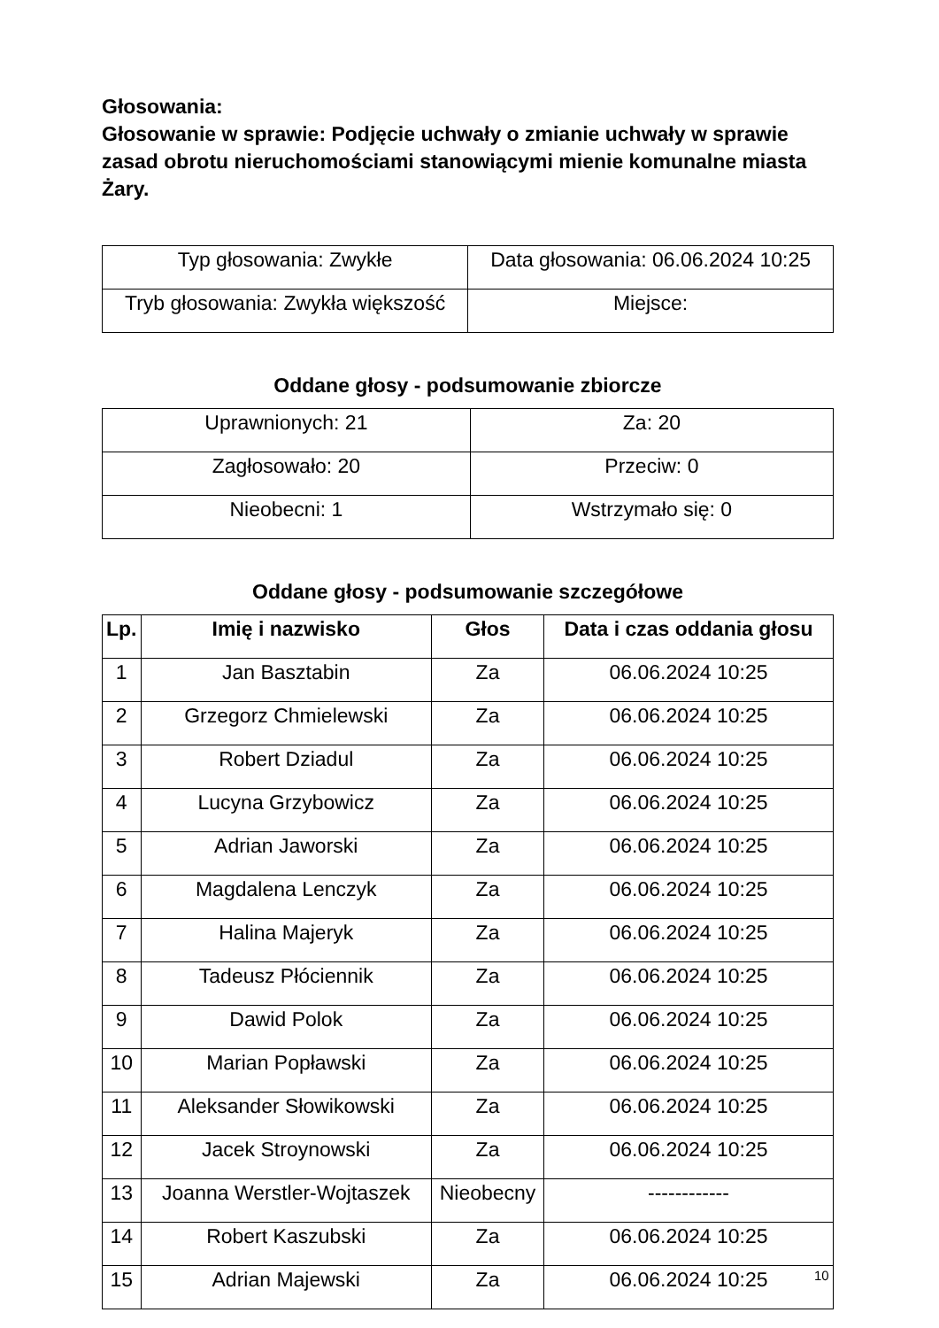Głosowania:
Głosowanie w sprawie: Podjęcie uchwały o zmianie uchwały w sprawie zasad obrotu nieruchomościami stanowiącymi mienie komunalne miasta Żary.
| Typ głosowania: Zwykłe | Data głosowania: 06.06.2024 10:25 |
| Tryb głosowania: Zwykła większość | Miejsce: |
Oddane głosy - podsumowanie zbiorcze
| Uprawnionych: 21 | Za: 20 |
| Zagłosowało: 20 | Przeciw: 0 |
| Nieobecni: 1 | Wstrzymało się: 0 |
Oddane głosy - podsumowanie szczegółowe
| Lp. | Imię i nazwisko | Głos | Data i czas oddania głosu |
| --- | --- | --- | --- |
| 1 | Jan Basztabin | Za | 06.06.2024 10:25 |
| 2 | Grzegorz Chmielewski | Za | 06.06.2024 10:25 |
| 3 | Robert Dziadul | Za | 06.06.2024 10:25 |
| 4 | Lucyna Grzybowicz | Za | 06.06.2024 10:25 |
| 5 | Adrian Jaworski | Za | 06.06.2024 10:25 |
| 6 | Magdalena Lenczyk | Za | 06.06.2024 10:25 |
| 7 | Halina Majeryk | Za | 06.06.2024 10:25 |
| 8 | Tadeusz Płóciennik | Za | 06.06.2024 10:25 |
| 9 | Dawid Polok | Za | 06.06.2024 10:25 |
| 10 | Marian Popławski | Za | 06.06.2024 10:25 |
| 11 | Aleksander Słowikowski | Za | 06.06.2024 10:25 |
| 12 | Jacek Stroynowski | Za | 06.06.2024 10:25 |
| 13 | Joanna Werstler-Wojtaszek | Nieobecny | ------------ |
| 14 | Robert Kaszubski | Za | 06.06.2024 10:25 |
| 15 | Adrian Majewski | Za | 06.06.2024 10:25 |
10